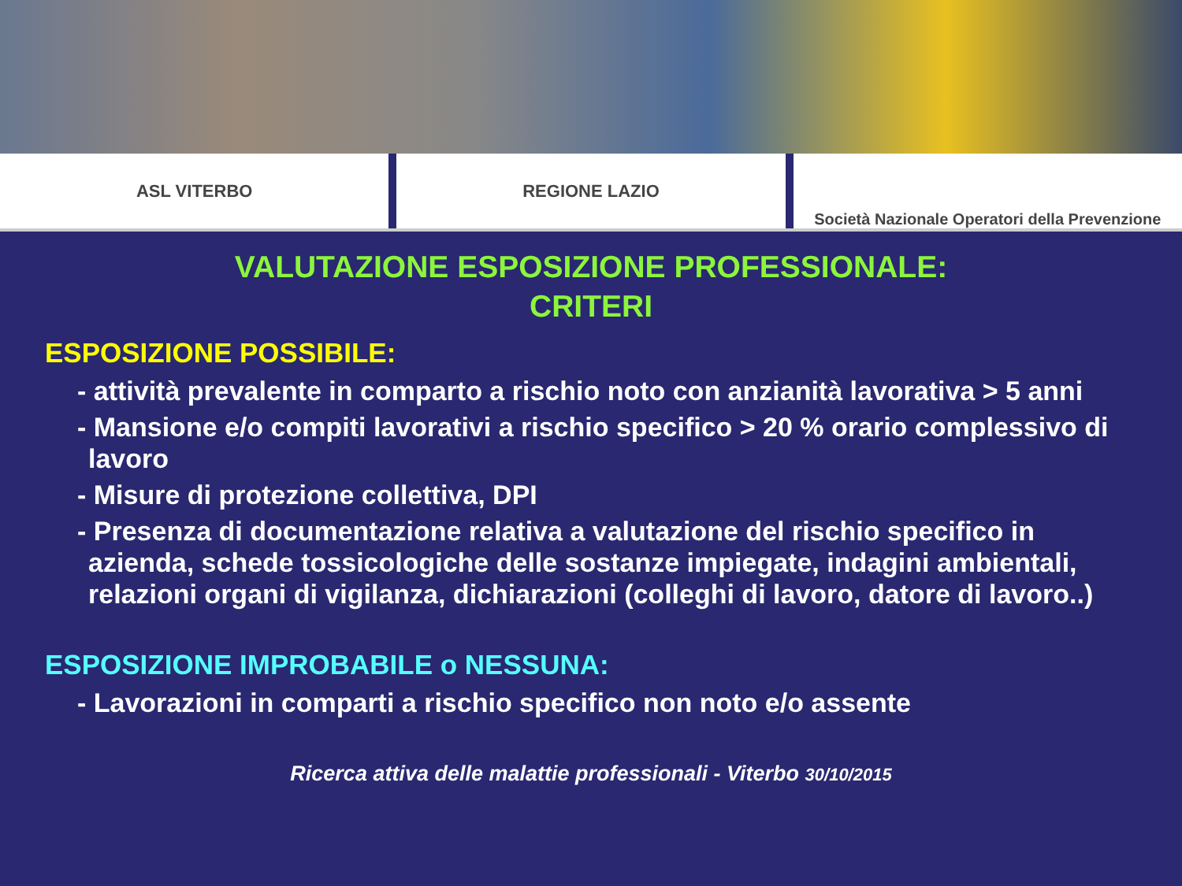ASL VITERBO REGIONE LAZIO Società Nazionale Operatori della Prevenzione
VALUTAZIONE ESPOSIZIONE PROFESSIONALE:
CRITERI
ESPOSIZIONE POSSIBILE:
- attività prevalente in comparto a rischio noto con anzianità lavorativa > 5 anni
- Mansione e/o compiti lavorativi a rischio specifico > 20 % orario complessivo di lavoro
- Misure di protezione collettiva, DPI
- Presenza di documentazione relativa a valutazione del rischio specifico in azienda, schede tossicologiche delle sostanze impiegate, indagini ambientali, relazioni organi di vigilanza, dichiarazioni (colleghi di lavoro, datore di lavoro..)
ESPOSIZIONE IMPROBABILE o NESSUNA:
- Lavorazioni in comparti a rischio specifico non noto e/o assente
Ricerca attiva delle malattie professionali - Viterbo 30/10/2015